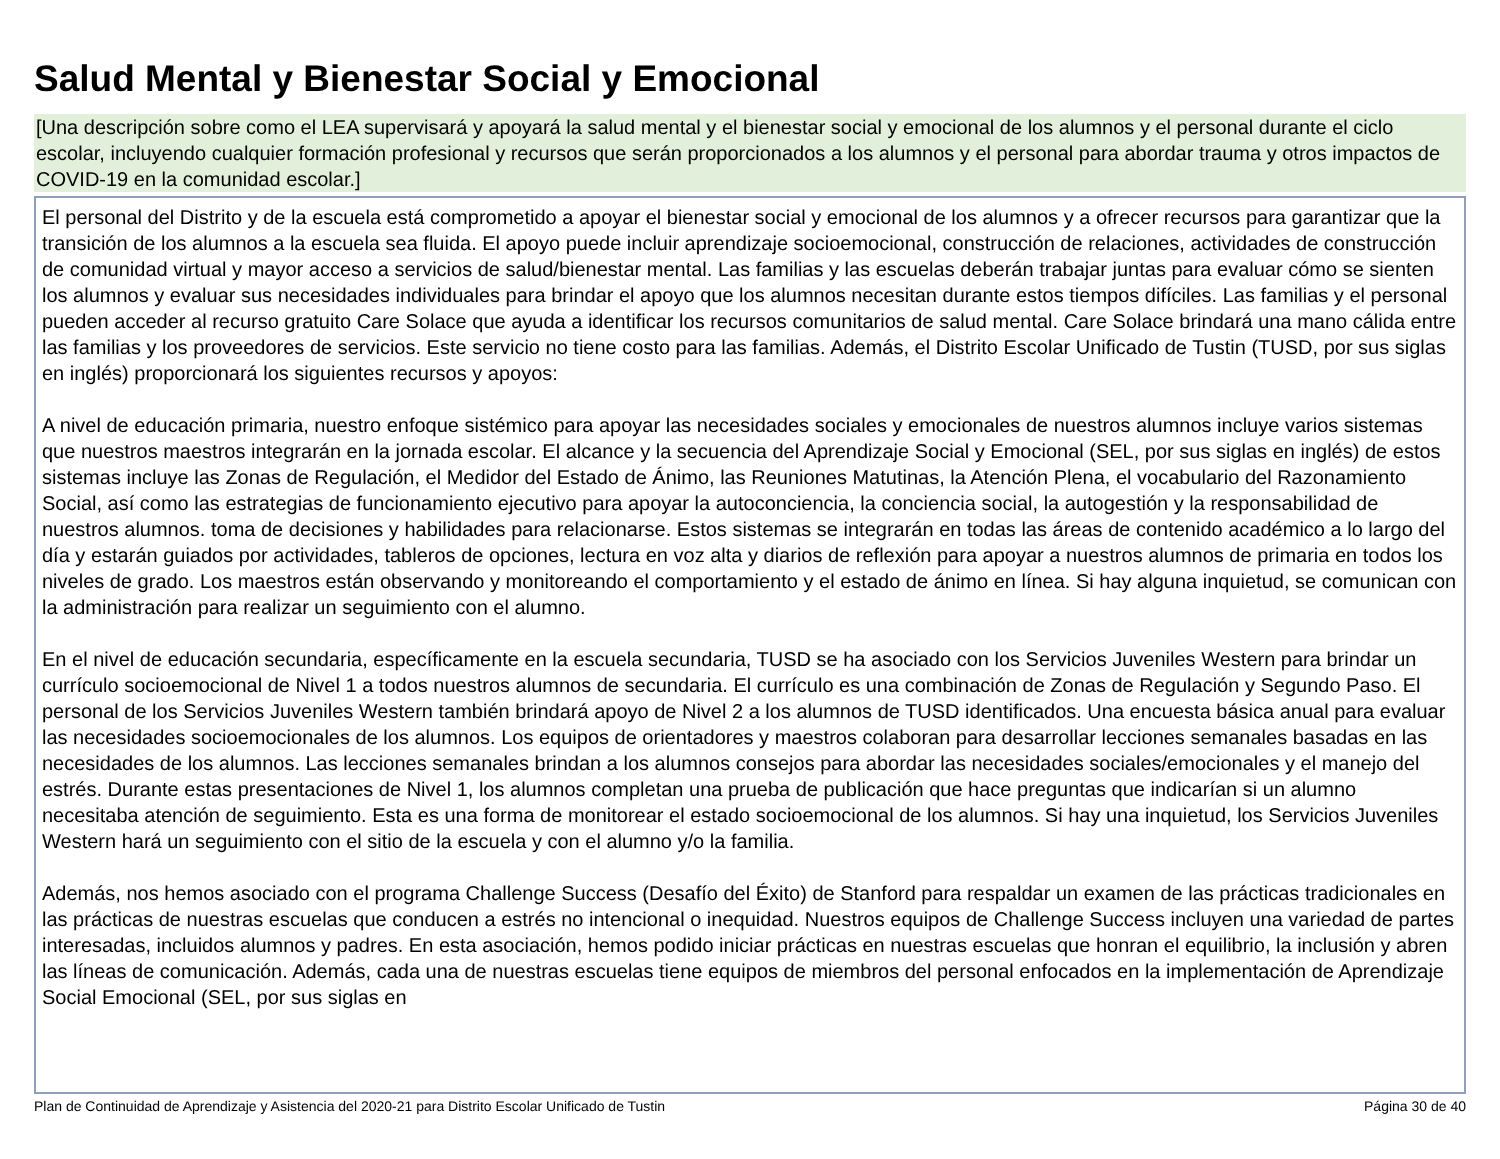Salud Mental y Bienestar Social y Emocional
[Una descripción sobre como el LEA supervisará y apoyará la salud mental y el bienestar social y emocional de los alumnos y el personal durante el ciclo escolar, incluyendo cualquier formación profesional y recursos que serán proporcionados a los alumnos y el personal para abordar trauma y otros impactos de COVID-19 en la comunidad escolar.]
El personal del Distrito y de la escuela está comprometido a apoyar el bienestar social y emocional de los alumnos y a ofrecer recursos para garantizar que la transición de los alumnos a la escuela sea fluida. El apoyo puede incluir aprendizaje socioemocional, construcción de relaciones, actividades de construcción de comunidad virtual y mayor acceso a servicios de salud/bienestar mental. Las familias y las escuelas deberán trabajar juntas para evaluar cómo se sienten los alumnos y evaluar sus necesidades individuales para brindar el apoyo que los alumnos necesitan durante estos tiempos difíciles. Las familias y el personal pueden acceder al recurso gratuito Care Solace que ayuda a identificar los recursos comunitarios de salud mental. Care Solace brindará una mano cálida entre las familias y los proveedores de servicios. Este servicio no tiene costo para las familias. Además, el Distrito Escolar Unificado de Tustin (TUSD, por sus siglas en inglés) proporcionará los siguientes recursos y apoyos:
A nivel de educación primaria, nuestro enfoque sistémico para apoyar las necesidades sociales y emocionales de nuestros alumnos incluye varios sistemas que nuestros maestros integrarán en la jornada escolar. El alcance y la secuencia del Aprendizaje Social y Emocional (SEL, por sus siglas en inglés) de estos sistemas incluye las Zonas de Regulación, el Medidor del Estado de Ánimo, las Reuniones Matutinas, la Atención Plena, el vocabulario del Razonamiento Social, así como las estrategias de funcionamiento ejecutivo para apoyar la autoconciencia, la conciencia social, la autogestión y la responsabilidad de nuestros alumnos. toma de decisiones y habilidades para relacionarse. Estos sistemas se integrarán en todas las áreas de contenido académico a lo largo del día y estarán guiados por actividades, tableros de opciones, lectura en voz alta y diarios de reflexión para apoyar a nuestros alumnos de primaria en todos los niveles de grado. Los maestros están observando y monitoreando el comportamiento y el estado de ánimo en línea. Si hay alguna inquietud, se comunican con la administración para realizar un seguimiento con el alumno.
En el nivel de educación secundaria, específicamente en la escuela secundaria, TUSD se ha asociado con los Servicios Juveniles Western para brindar un currículo socioemocional de Nivel 1 a todos nuestros alumnos de secundaria. El currículo es una combinación de Zonas de Regulación y Segundo Paso. El personal de los Servicios Juveniles Western también brindará apoyo de Nivel 2 a los alumnos de TUSD identificados. Una encuesta básica anual para evaluar las necesidades socioemocionales de los alumnos. Los equipos de orientadores y maestros colaboran para desarrollar lecciones semanales basadas en las necesidades de los alumnos. Las lecciones semanales brindan a los alumnos consejos para abordar las necesidades sociales/emocionales y el manejo del estrés. Durante estas presentaciones de Nivel 1, los alumnos completan una prueba de publicación que hace preguntas que indicarían si un alumno necesitaba atención de seguimiento. Esta es una forma de monitorear el estado socioemocional de los alumnos. Si hay una inquietud, los Servicios Juveniles Western hará un seguimiento con el sitio de la escuela y con el alumno y/o la familia.
Además, nos hemos asociado con el programa Challenge Success (Desafío del Éxito) de Stanford para respaldar un examen de las prácticas tradicionales en las prácticas de nuestras escuelas que conducen a estrés no intencional o inequidad. Nuestros equipos de Challenge Success incluyen una variedad de partes interesadas, incluidos alumnos y padres. En esta asociación, hemos podido iniciar prácticas en nuestras escuelas que honran el equilibrio, la inclusión y abren las líneas de comunicación. Además, cada una de nuestras escuelas tiene equipos de miembros del personal enfocados en la implementación de Aprendizaje Social Emocional (SEL, por sus siglas en
Plan de Continuidad de Aprendizaje y Asistencia del 2020-21 para Distrito Escolar Unificado de Tustin Página 30 de 40